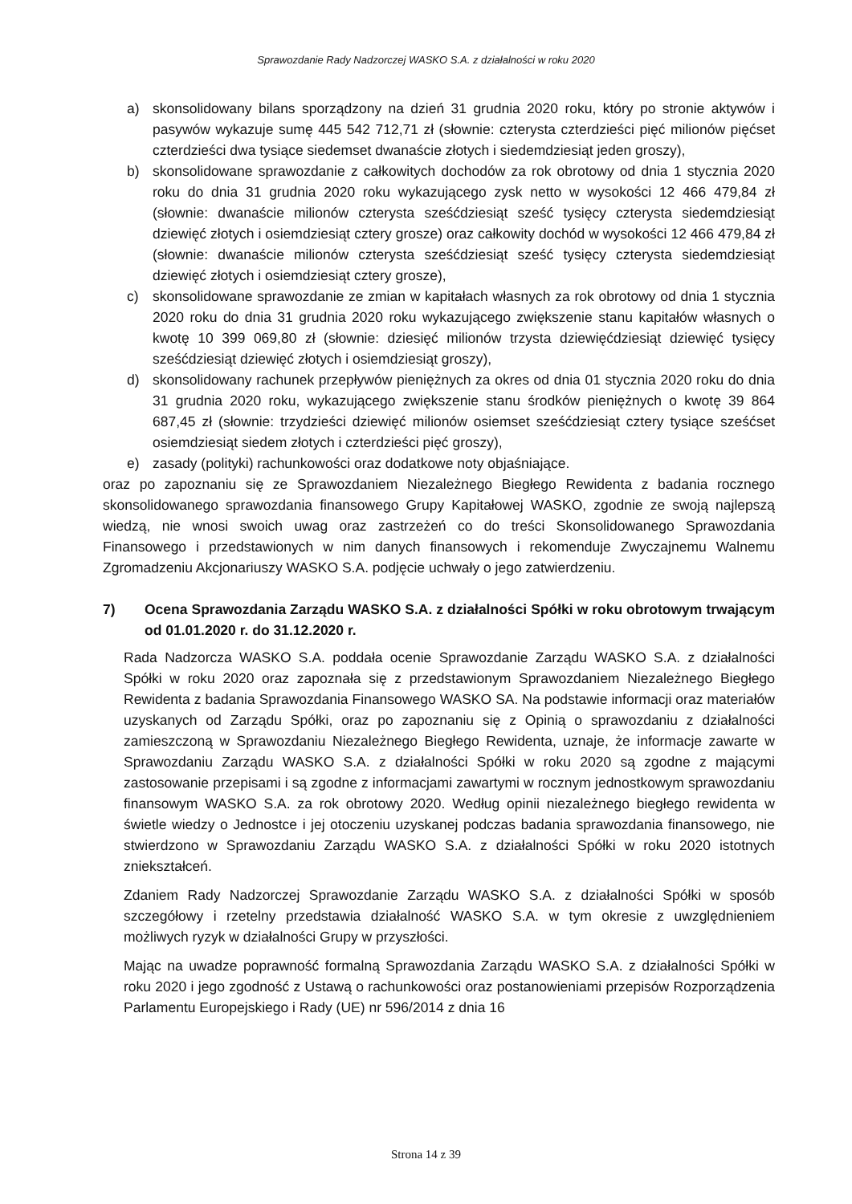Sprawozdanie Rady Nadzorczej WASKO S.A. z działalności w roku 2020
a) skonsolidowany bilans sporządzony na dzień 31 grudnia 2020 roku, który po stronie aktywów i pasywów wykazuje sumę 445 542 712,71 zł (słownie: czterysta czterdzieści pięć milionów pięćset czterdzieści dwa tysiące siedemset dwanaście złotych i siedemdziesiąt jeden groszy),
b) skonsolidowane sprawozdanie z całkowitych dochodów za rok obrotowy od dnia 1 stycznia 2020 roku do dnia 31 grudnia 2020 roku wykazującego zysk netto w wysokości 12 466 479,84 zł (słownie: dwanaście milionów czterysta sześćdziesiąt sześć tysięcy czterysta siedemdziesiąt dziewięć złotych i osiemdziesiąt cztery grosze) oraz całkowity dochód w wysokości 12 466 479,84 zł (słownie: dwanaście milionów czterysta sześćdziesiąt sześć tysięcy czterysta siedemdziesiąt dziewięć złotych i osiemdziesiąt cztery grosze),
c) skonsolidowane sprawozdanie ze zmian w kapitałach własnych za rok obrotowy od dnia 1 stycznia 2020 roku do dnia 31 grudnia 2020 roku wykazującego zwiększenie stanu kapitałów własnych o kwotę 10 399 069,80 zł (słownie: dziesięć milionów trzysta dziewięćdziesiąt dziewięć tysięcy sześćdziesiąt dziewięć złotych i osiemdziesiąt groszy),
d) skonsolidowany rachunek przepływów pieniężnych za okres od dnia 01 stycznia 2020 roku do dnia 31 grudnia 2020 roku, wykazującego zwiększenie stanu środków pieniężnych o kwotę 39 864 687,45 zł (słownie: trzydzieści dziewięć milionów osiemset sześćdziesiąt cztery tysiące sześćset osiemdziesiąt siedem złotych i czterdzieści pięć groszy),
e) zasady (polityki) rachunkowości oraz dodatkowe noty objaśniające.
oraz po zapoznaniu się ze Sprawozdaniem Niezależnego Biegłego Rewidenta z badania rocznego skonsolidowanego sprawozdania finansowego Grupy Kapitałowej WASKO, zgodnie ze swoją najlepszą wiedzą, nie wnosi swoich uwag oraz zastrzeżeń co do treści Skonsolidowanego Sprawozdania Finansowego i przedstawionych w nim danych finansowych i rekomenduje Zwyczajnemu Walnemu Zgromadzeniu Akcjonariuszy WASKO S.A. podjęcie uchwały o jego zatwierdzeniu.
7) Ocena Sprawozdania Zarządu WASKO S.A. z działalności Spółki w roku obrotowym trwającym od 01.01.2020 r. do 31.12.2020 r.
Rada Nadzorcza WASKO S.A. poddała ocenie Sprawozdanie Zarządu WASKO S.A. z działalności Spółki w roku 2020 oraz zapoznała się z przedstawionym Sprawozdaniem Niezależnego Biegłego Rewidenta z badania Sprawozdania Finansowego WASKO SA. Na podstawie informacji oraz materiałów uzyskanych od Zarządu Spółki, oraz po zapoznaniu się z Opinią o sprawozdaniu z działalności zamieszczoną w Sprawozdaniu Niezależnego Biegłego Rewidenta, uznaje, że informacje zawarte w Sprawozdaniu Zarządu WASKO S.A. z działalności Spółki w roku 2020 są zgodne z mającymi zastosowanie przepisami i są zgodne z informacjami zawartymi w rocznym jednostkowym sprawozdaniu finansowym WASKO S.A. za rok obrotowy 2020. Według opinii niezależnego biegłego rewidenta w świetle wiedzy o Jednostce i jej otoczeniu uzyskanej podczas badania sprawozdania finansowego, nie stwierdzono w Sprawozdaniu Zarządu WASKO S.A. z działalności Spółki w roku 2020 istotnych zniekształceń.
Zdaniem Rady Nadzorczej Sprawozdanie Zarządu WASKO S.A. z działalności Spółki w sposób szczegółowy i rzetelny przedstawia działalność WASKO S.A. w tym okresie z uwzględnieniem możliwych ryzyk w działalności Grupy w przyszłości.
Mając na uwadze poprawność formalną Sprawozdania Zarządu WASKO S.A. z działalności Spółki w roku 2020 i jego zgodność z Ustawą o rachunkowości oraz postanowieniami przepisów Rozporządzenia Parlamentu Europejskiego i Rady (UE) nr 596/2014 z dnia 16
Strona 14 z 39